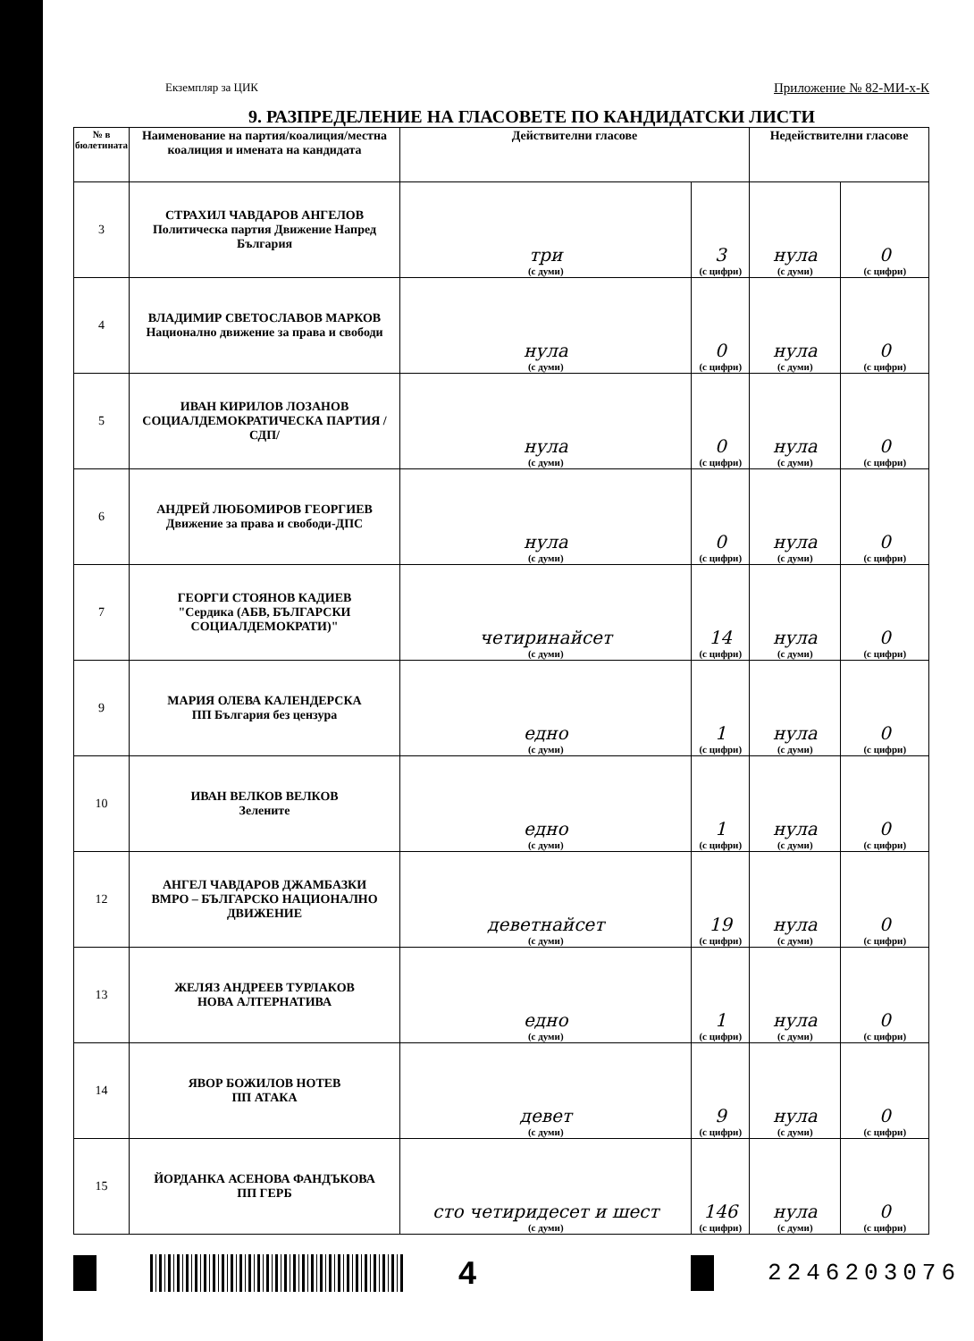Екземпляр за ЦИК Приложение № 82-МИ-х-К
9. РАЗПРЕДЕЛЕНИЕ НА ГЛАСОВЕТЕ ПО КАНДИДАТСКИ ЛИСТИ
| № в бюлетината | Наименование на партия/коалиция/местна коалиция и имената на кандидата | Действителни гласове | | Недействителни гласове | |
| --- | --- | --- | --- | --- | --- |
| 3 | СТРАХИЛ ЧАВДАРОВ АНГЕЛОВ Политическа партия Движение Напред България | три (с думи) | 3 (с цифри) | нула (с думи) | 0 (с цифри) |
| 4 | ВЛАДИМИР СВЕТОСЛАВОВ МАРКОВ Национално движение за права и свободи | нула (с думи) | 0 (с цифри) | нула (с думи) | 0 (с цифри) |
| 5 | ИВАН КИРИЛОВ ЛОЗАНОВ СОЦИАЛДЕМОКРАТИЧЕСКА ПАРТИЯ /СДП/ | нула (с думи) | 0 (с цифри) | нула (с думи) | 0 (с цифри) |
| 6 | АНДРЕЙ ЛЮБОМИРОВ ГЕОРГИЕВ Движение за права и свободи-ДПС | нула (с думи) | 0 (с цифри) | нула (с думи) | 0 (с цифри) |
| 7 | ГЕОРГИ СТОЯНОВ КАДИЕВ "Сердика (АБВ, БЪЛГАРСКИ СОЦИАЛДЕМОКРАТИ)" | четиринайсет (с думи) | 14 (с цифри) | нула (с думи) | 0 (с цифри) |
| 9 | МАРИЯ ОЛЕВА КАЛЕНДЕРСКА ПП България без цензура | едно (с думи) | 1 (с цифри) | нула (с думи) | 0 (с цифри) |
| 10 | ИВАН ВЕЛКОВ ВЕЛКОВ Зелените | едно (с думи) | 1 (с цифри) | нула (с думи) | 0 (с цифри) |
| 12 | АНГЕЛ ЧАВДАРОВ ДЖАМБАЗКИ ВМРО – БЪЛГАРСКО НАЦИОНАЛНО ДВИЖЕНИЕ | деветнайсет (с думи) | 19 (с цифри) | нула (с думи) | 0 (с цифри) |
| 13 | ЖЕЛЯЗ АНДРЕЕВ ТУРЛАКОВ НОВА АЛТЕРНАТИВА | едно (с думи) | 1 (с цифри) | нула (с думи) | 0 (с цифри) |
| 14 | ЯВОР БОЖИЛОВ НОТЕВ ПП АТАКА | девет (с думи) | 9 (с цифри) | нула (с думи) | 0 (с цифри) |
| 15 | ЙОРДАНКА АСЕНОВА ФАНДЪКОВА ПП ГЕРБ | сто четиридесет и шест (с думи) | 146 (с цифри) | нула (с думи) | 0 (с цифри) |
4
2246203076